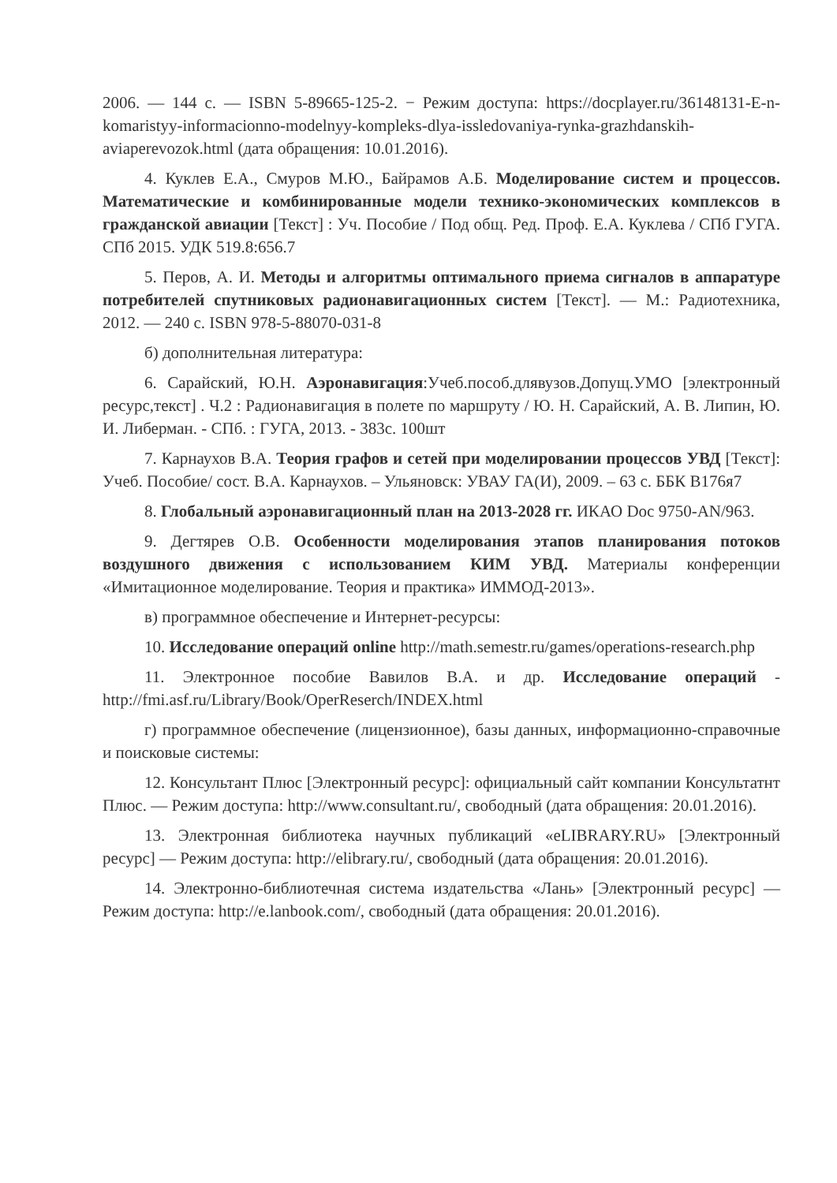2006. — 144 с. — ISBN 5-89665-125-2. − Режим доступа: https://docplayer.ru/36148131-E-n-komaristyy-informacionno-modelnyy-kompleks-dlya-issledovaniya-rynka-grazhdanskih-aviaperevozok.html (дата обращения: 10.01.2016).
4. Куклев Е.А., Смуров М.Ю., Байрамов А.Б. Моделирование систем и процессов. Математические и комбинированные модели технико-экономических комплексов в гражданской авиации [Текст] : Уч. Пособие / Под общ. Ред. Проф. Е.А. Куклева / СПб ГУГА. СПб 2015. УДК 519.8:656.7
5. Перов, А. И. Методы и алгоритмы оптимального приема сигналов в аппаратуре потребителей спутниковых радионавигационных систем [Текст]. — М.: Радиотехника, 2012. — 240 с. ISBN 978-5-88070-031-8
б) дополнительная литература:
6. Сарайский, Ю.Н. Аэронавигация:Учеб.пособ.длявузов.Допущ.УМО [электронный ресурс,текст] . Ч.2 : Радионавигация в полете по маршруту / Ю. Н. Сарайский, А. В. Липин, Ю. И. Либерман. - СПб. : ГУГА, 2013. - 383с. 100шт
7. Карнаухов В.А. Теория графов и сетей при моделировании процессов УВД [Текст]: Учеб. Пособие/ сост. В.А. Карнаухов. – Ульяновск: УВАУ ГА(И), 2009. – 63 с. ББК В176я7
8. Глобальный аэронавигационный план на 2013-2028 гг. ИКАО Doc 9750-AN/963.
9. Дегтярев О.В. Особенности моделирования этапов планирования потоков воздушного движения с использованием КИМ УВД. Материалы конференции «Имитационное моделирование. Теория и практика» ИММОД-2013».
в) программное обеспечение и Интернет-ресурсы:
10. Исследование операций online http://math.semestr.ru/games/operations-research.php
11. Электронное пособие Вавилов В.А. и др. Исследование операций - http://fmi.asf.ru/Library/Book/OperReserch/INDEX.html
г) программное обеспечение (лицензионное), базы данных, информационно-справочные и поисковые системы:
12. Консультант Плюс [Электронный ресурс]: официальный сайт компании Консультатнт Плюс. — Режим доступа: http://www.consultant.ru/, свободный (дата обращения: 20.01.2016).
13. Электронная библиотека научных публикаций «eLIBRARY.RU» [Электронный ресурс] — Режим доступа: http://elibrary.ru/, свободный (дата обращения: 20.01.2016).
14. Электронно-библиотечная система издательства «Лань» [Электронный ресурс] — Режим доступа: http://e.lanbook.com/, свободный (дата обращения: 20.01.2016).